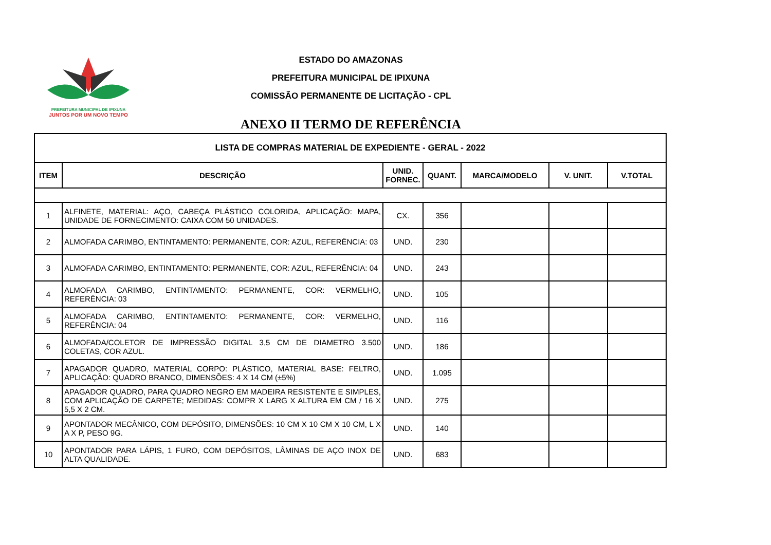PREFEITURA MUNICIPAL DE IPIXUNA
JUNTOS POR UM NOVO TEMPO
ESTADO DO AMAZONAS
PREFEITURA MUNICIPAL DE IPIXUNA
COMISSÃO PERMANENTE DE LICITAÇÃO - CPL
ANEXO II TERMO DE REFERÊNCIA
| LISTA DE COMPRAS MATERIAL DE EXPEDIENTE - GERAL - 2022 | | | | | | |
| --- | --- | --- | --- | --- | --- | --- |
| ITEM | DESCRIÇÃO | UNID. FORNEC. | QUANT. | MARCA/MODELO | V. UNIT. | V.TOTAL |
| 1 | ALFINETE, MATERIAL: AÇO, CABEÇA PLÁSTICO COLORIDA, APLICAÇÃO: MAPA, UNIDADE DE FORNECIMENTO: CAIXA COM 50 UNIDADES. | CX. | 356 | | | |
| 2 | ALMOFADA CARIMBO, ENTINTAMENTO: PERMANENTE, COR: AZUL, REFERÊNCIA: 03 | UND. | 230 | | | |
| 3 | ALMOFADA CARIMBO, ENTINTAMENTO: PERMANENTE, COR: AZUL, REFERÊNCIA: 04 | UND. | 243 | | | |
| 4 | ALMOFADA CARIMBO, ENTINTAMENTO: PERMANENTE, COR: VERMELHO, REFERÊNCIA: 03 | UND. | 105 | | | |
| 5 | ALMOFADA CARIMBO, ENTINTAMENTO: PERMANENTE, COR: VERMELHO, REFERÊNCIA: 04 | UND. | 116 | | | |
| 6 | ALMOFADA/COLETOR DE IMPRESSÃO DIGITAL 3,5 CM DE DIAMETRO 3.500 COLETAS, COR AZUL. | UND. | 186 | | | |
| 7 | APAGADOR QUADRO, MATERIAL CORPO: PLÁSTICO, MATERIAL BASE: FELTRO, APLICAÇÃO: QUADRO BRANCO, DIMENSÕES: 4 X 14 CM (±5%) | UND. | 1.095 | | | |
| 8 | APAGADOR QUADRO, PARA QUADRO NEGRO EM MADEIRA RESISTENTE E SIMPLES, COM APLICAÇÃO DE CARPETE; MEDIDAS: COMPR X LARG X ALTURA EM CM / 16 X 5,5 X 2 CM. | UND. | 275 | | | |
| 9 | APONTADOR MECÂNICO, COM DEPÓSITO, DIMENSÕES: 10 CM X 10 CM X 10 CM, L X A X P, PESO 9G. | UND. | 140 | | | |
| 10 | APONTADOR PARA LÁPIS, 1 FURO, COM DEPÓSITOS, LÂMINAS DE AÇO INOX DE ALTA QUALIDADE. | UND. | 683 | | | |